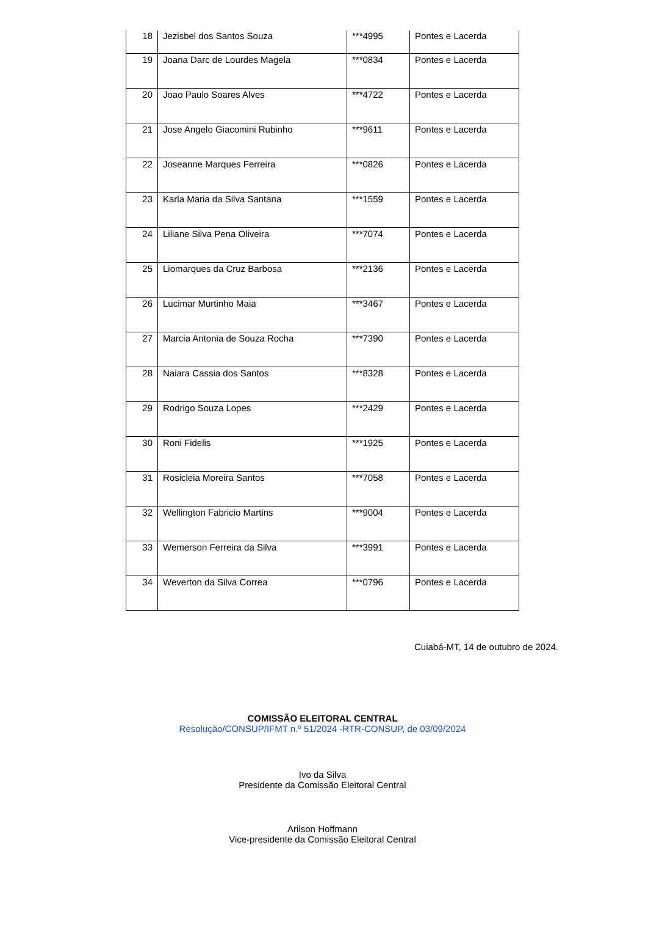| 18 | Jezisbel dos Santos Souza | ***4995 | Pontes e Lacerda |
| 19 | Joana Darc de Lourdes Magela | ***0834 | Pontes e Lacerda |
| 20 | Joao Paulo Soares Alves | ***4722 | Pontes e Lacerda |
| 21 | Jose Angelo Giacomini Rubinho | ***9611 | Pontes e Lacerda |
| 22 | Joseanne Marques Ferreira | ***0826 | Pontes e Lacerda |
| 23 | Karla Maria da Silva Santana | ***1559 | Pontes e Lacerda |
| 24 | Liliane Silva Pena Oliveira | ***7074 | Pontes e Lacerda |
| 25 | Liomarques da Cruz Barbosa | ***2136 | Pontes e Lacerda |
| 26 | Lucimar Murtinho Maia | ***3467 | Pontes e Lacerda |
| 27 | Marcia Antonia de Souza Rocha | ***7390 | Pontes e Lacerda |
| 28 | Naiara Cassia dos Santos | ***8328 | Pontes e Lacerda |
| 29 | Rodrigo Souza Lopes | ***2429 | Pontes e Lacerda |
| 30 | Roni Fidelis | ***1925 | Pontes e Lacerda |
| 31 | Rosicleia Moreira Santos | ***7058 | Pontes e Lacerda |
| 32 | Wellington Fabricio Martins | ***9004 | Pontes e Lacerda |
| 33 | Wemerson Ferreira da Silva | ***3991 | Pontes e Lacerda |
| 34 | Weverton da Silva Correa | ***0796 | Pontes e Lacerda |
Cuiabá-MT, 14 de outubro de 2024.
COMISSÃO ELEITORAL CENTRAL
Resolução/CONSUP/IFMT n.º 51/2024 -RTR-CONSUP, de 03/09/2024
Ivo da Silva
Presidente da Comissão Eleitoral Central
Arilson Hoffmann
Vice-presidente da Comissão Eleitoral Central